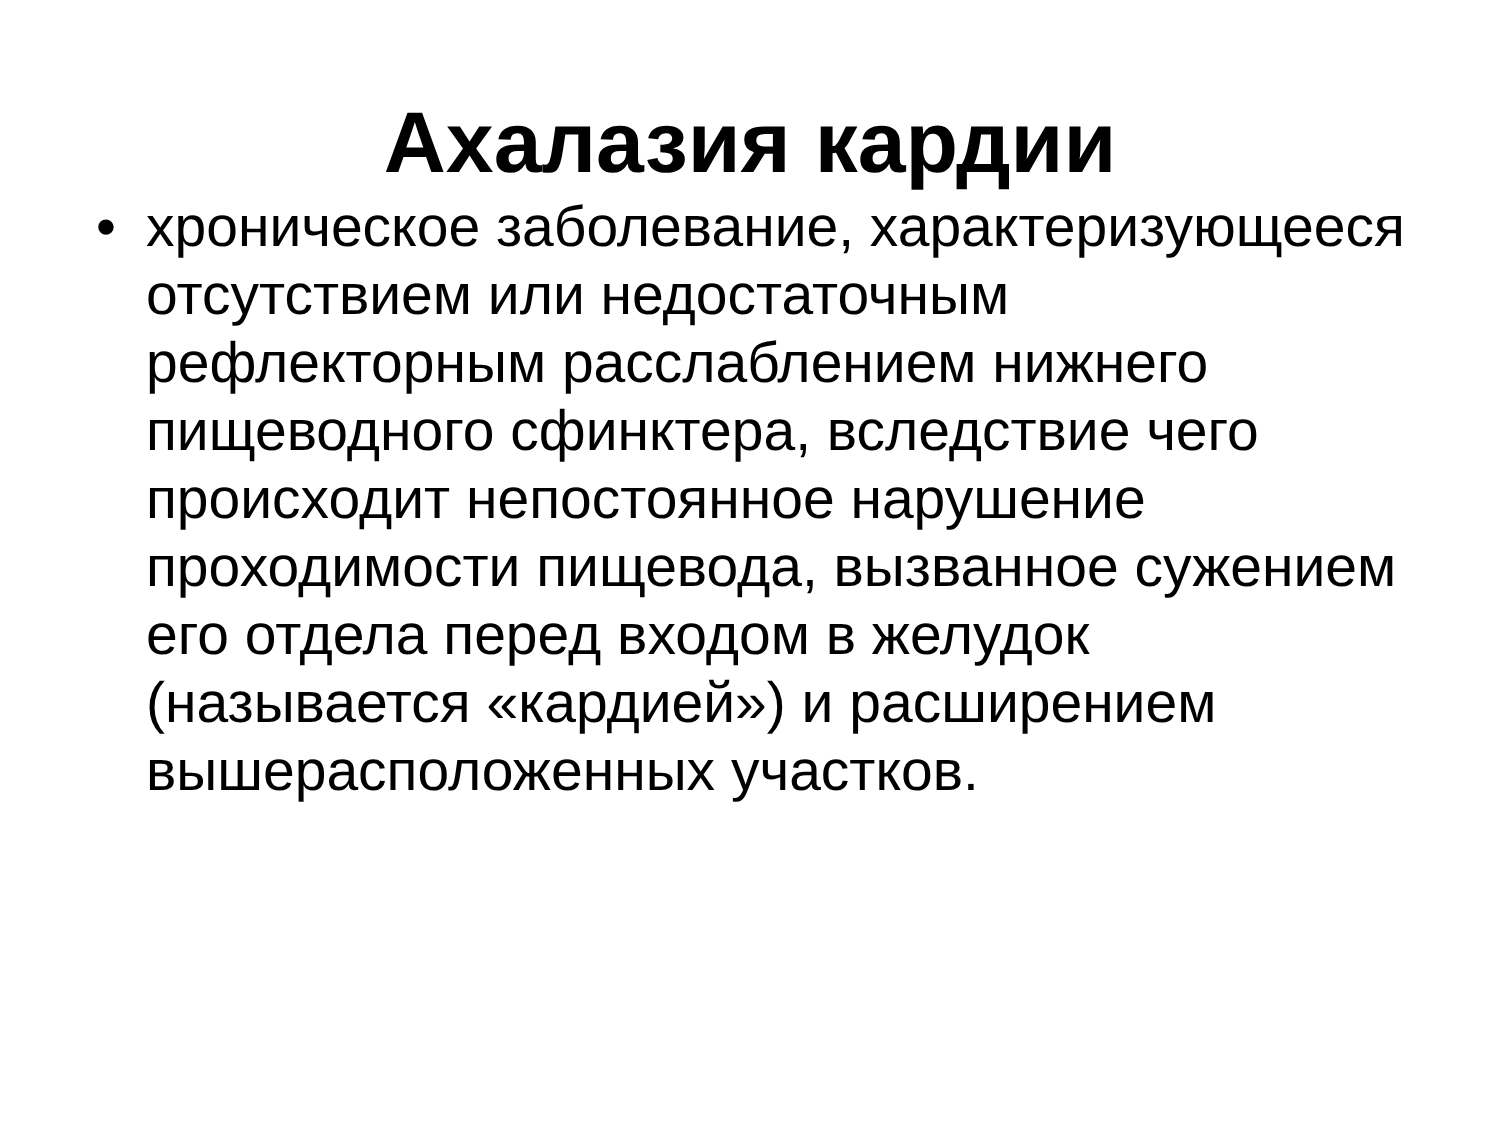Ахалазия кардии
• хроническое заболевание, характеризующееся отсутствием или недостаточным рефлекторным расслаблением нижнего пищеводного сфинктера, вследствие чего происходит непостоянное нарушение проходимости пищевода, вызванное сужением его отдела перед входом в желудок (называется «кардией») и расширением вышерасположенных участков.